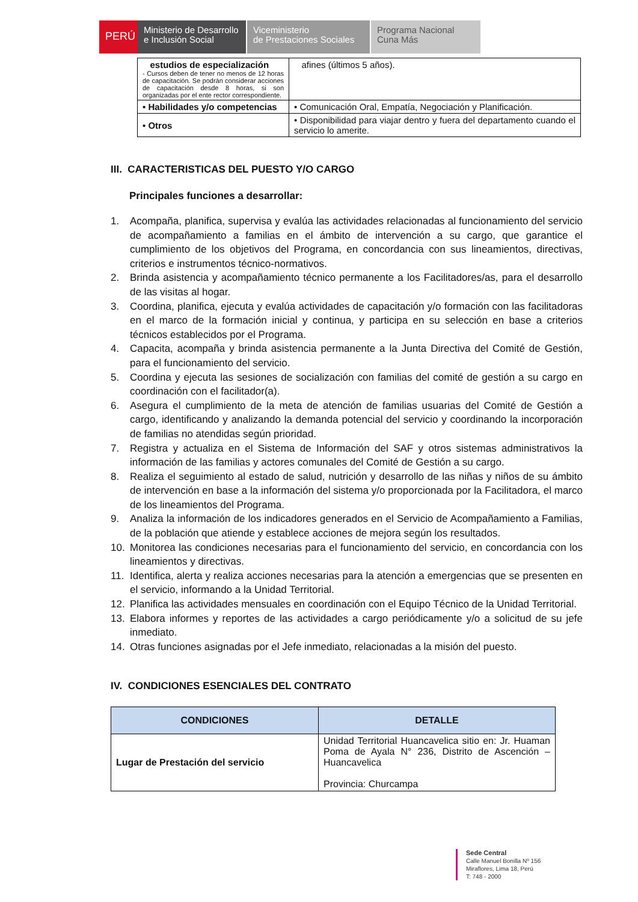PERÚ
Ministerio de Desarrollo
e Inclusión Social
Viceministerio
de Prestaciones Sociales
Programa Nacional
Cuna Más
| estudios de especialización - Cursos deben de tener no menos de 12 horas de capacitación. Se podrán considerar acciones de capacitación desde 8 horas, si son organizadas por el ente rector correspondiente. | afines (últimos 5 años). |
| • Habilidades y/o competencias | • Comunicación Oral, Empatía, Negociación y Planificación. |
| • Otros | • Disponibilidad para viajar dentro y fuera del departamento cuando el servicio lo amerite. |
III. CARACTERISTICAS DEL PUESTO Y/O CARGO
Principales funciones a desarrollar:
1. Acompaña, planifica, supervisa y evalúa las actividades relacionadas al funcionamiento del servicio de acompañamiento a familias en el ámbito de intervención a su cargo, que garantice el cumplimiento de los objetivos del Programa, en concordancia con sus lineamientos, directivas, criterios e instrumentos técnico-normativos.
2. Brinda asistencia y acompañamiento técnico permanente a los Facilitadores/as, para el desarrollo de las visitas al hogar.
3. Coordina, planifica, ejecuta y evalúa actividades de capacitación y/o formación con las facilitadoras en el marco de la formación inicial y continua, y participa en su selección en base a criterios técnicos establecidos por el Programa.
4. Capacita, acompaña y brinda asistencia permanente a la Junta Directiva del Comité de Gestión, para el funcionamiento del servicio.
5. Coordina y ejecuta las sesiones de socialización con familias del comité de gestión a su cargo en coordinación con el facilitador(a).
6. Asegura el cumplimiento de la meta de atención de familias usuarias del Comité de Gestión a cargo, identificando y analizando la demanda potencial del servicio y coordinando la incorporación de familias no atendidas según prioridad.
7. Registra y actualiza en el Sistema de Información del SAF y otros sistemas administrativos la información de las familias y actores comunales del Comité de Gestión a su cargo.
8. Realiza el seguimiento al estado de salud, nutrición y desarrollo de las niñas y niños de su ámbito de intervención en base a la información del sistema y/o proporcionada por la Facilitadora, el marco de los lineamientos del Programa.
9. Analiza la información de los indicadores generados en el Servicio de Acompañamiento a Familias, de la población que atiende y establece acciones de mejora según los resultados.
10. Monitorea las condiciones necesarias para el funcionamiento del servicio, en concordancia con los lineamientos y directivas.
11. Identifica, alerta y realiza acciones necesarias para la atención a emergencias que se presenten en el servicio, informando a la Unidad Territorial.
12. Planifica las actividades mensuales en coordinación con el Equipo Técnico de la Unidad Territorial.
13. Elabora informes y reportes de las actividades a cargo periódicamente y/o a solicitud de su jefe inmediato.
14. Otras funciones asignadas por el Jefe inmediato, relacionadas a la misión del puesto.
IV. CONDICIONES ESENCIALES DEL CONTRATO
| CONDICIONES | DETALLE |
| --- | --- |
| Lugar de Prestación del servicio | Unidad Territorial Huancavelica sitio en: Jr. Huaman Poma de Ayala N° 236, Distrito de Ascención – Huancavelica Provincia: Churcampa |
Sede Central
Calle Manuel Bonilla Nº 156
Miraflores, Lima 18, Perú
T: 748 - 2000